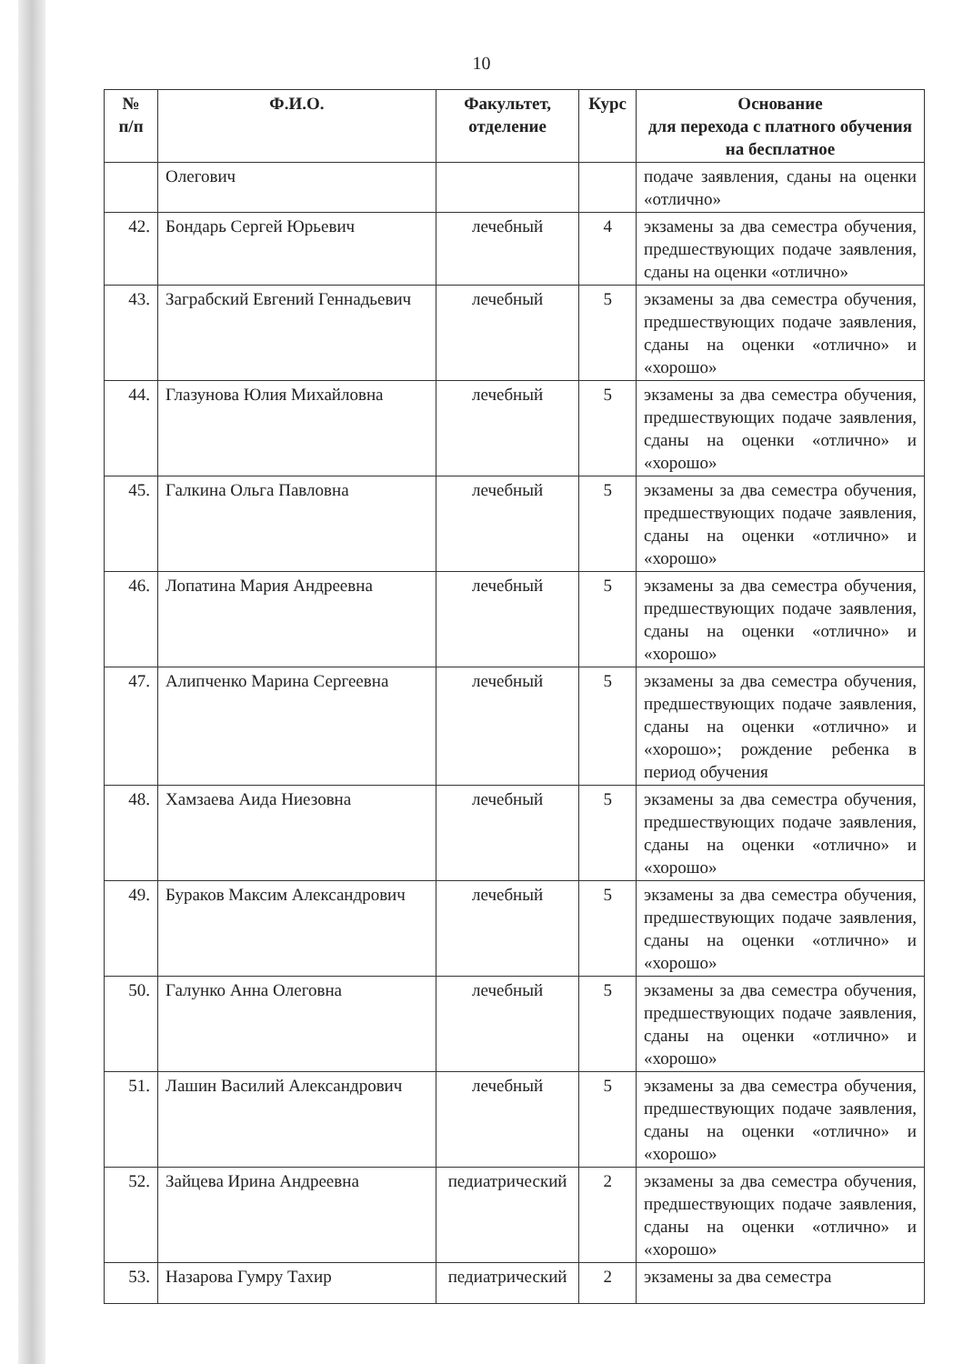10
| № п/п | Ф.И.О. | Факультет, отделение | Курс | Основание для перехода с платного обучения на бесплатное |
| --- | --- | --- | --- | --- |
| | Олегович | | | подаче заявления, сданы на оценки «отлично» |
| 42. | Бондарь Сергей Юрьевич | лечебный | 4 | экзамены за два семестра обучения, предшествующих подаче заявления, сданы на оценки «отлично» |
| 43. | Заграбский Евгений Геннадьевич | лечебный | 5 | экзамены за два семестра обучения, предшествующих подаче заявления, сданы на оценки «отлично» и «хорошо» |
| 44. | Глазунова Юлия Михайловна | лечебный | 5 | экзамены за два семестра обучения, предшествующих подаче заявления, сданы на оценки «отлично» и «хорошо» |
| 45. | Галкина Ольга Павловна | лечебный | 5 | экзамены за два семестра обучения, предшествующих подаче заявления, сданы на оценки «отлично» и «хорошо» |
| 46. | Лопатина Мария Андреевна | лечебный | 5 | экзамены за два семестра обучения, предшествующих подаче заявления, сданы на оценки «отлично» и «хорошо» |
| 47. | Алипченко Марина Сергеевна | лечебный | 5 | экзамены за два семестра обучения, предшествующих подаче заявления, сданы на оценки «отлично» и «хорошо»; рождение ребенка в период обучения |
| 48. | Хамзаева Аида Ниезовна | лечебный | 5 | экзамены за два семестра обучения, предшествующих подаче заявления, сданы на оценки «отлично» и «хорошо» |
| 49. | Бураков Максим Александрович | лечебный | 5 | экзамены за два семестра обучения, предшествующих подаче заявления, сданы на оценки «отлично» и «хорошо» |
| 50. | Галунко Анна Олеговна | лечебный | 5 | экзамены за два семестра обучения, предшествующих подаче заявления, сданы на оценки «отлично» и «хорошо» |
| 51. | Лашин Василий Александрович | лечебный | 5 | экзамены за два семестра обучения, предшествующих подаче заявления, сданы на оценки «отлично» и «хорошо» |
| 52. | Зайцева Ирина Андреевна | педиатрический | 2 | экзамены за два семестра обучения, предшествующих подаче заявления, сданы на оценки «отлично» и «хорошо» |
| 53. | Назарова Гумру Тахир | педиатрический | 2 | экзамены за два семестра |